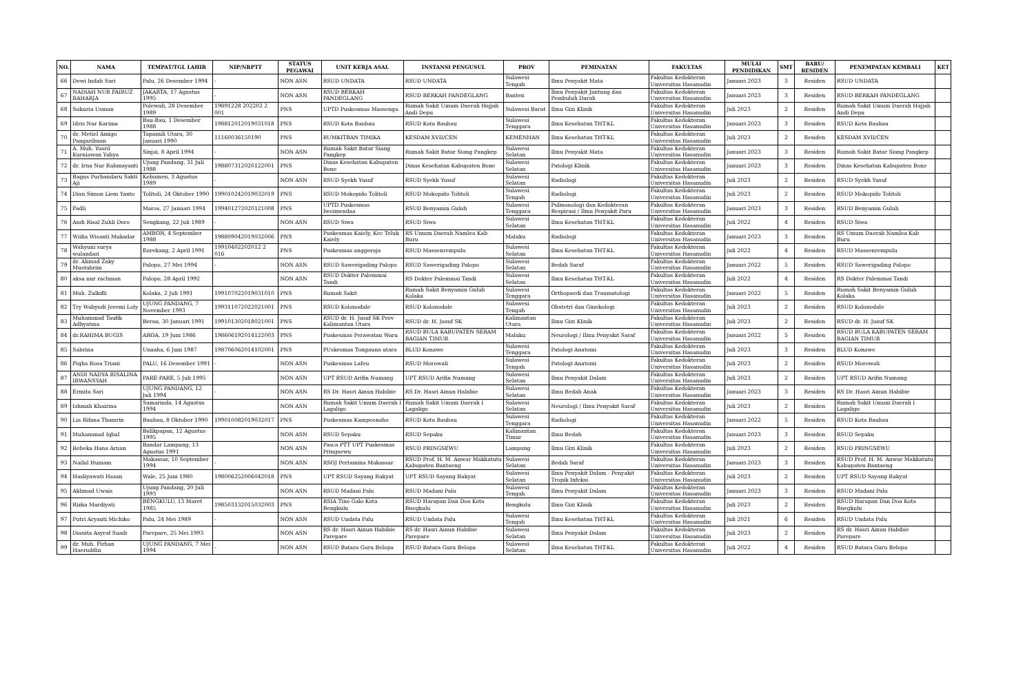| NO. | NAMA | TEMPAT/TGL LAHIR | NIP/NRPTT | STATUS PEGAWAI | UNIT KERJA ASAL | INSTANSI PENGUSUL | PROV | PEMINATAN | FAKULTAS | MULAI PENDIDIKAN | SMT | BARU/ RESIDEN | PENEMPATAN KEMBALI | KET |
| --- | --- | --- | --- | --- | --- | --- | --- | --- | --- | --- | --- | --- | --- | --- |
| 66 | Dewi Indah Sari | Palu, 26 Desember 1994 | - | NON ASN | RSUD UNDATA | RSUD UNDATA | Sulawesi Tengah | Ilmu Penyakit Mata | Fakultas Kedokteran Universitas Hasanudin | Januari 2023 | 3 | Residen | RSUD UNDATA | |
| 67 | NADIAH NUR FAIRUZ RAHARJA | JAKARTA, 17 Agustus 1995 | - | NON ASN | RSUD BERKAH PANDEGLANG | RSUD BERKAH PANDEGLANG | Banten | Ilmu Penyakit Jantung dan Pembuluh Darah | Fakultas Kedokteran Universitas Hasanudin | Januari 2023 | 3 | Residen | RSUD BERKAH PANDEGLANG | |
| 68 | Sukuria Usman | Polewali, 28 Desember 1989 | 19891228 202202 2 001 | PNS | UPTD Puskesmas Massenga | Rumah Sakit Umum Daerah Hajjah Andi Depu | Sulawesi Barat | Ilmu Gizi Klinik | Fakultas Kedokteran Universitas Hasanudin | Juli 2023 | 2 | Residen | Rumah Sakit Umum Daerah Hajjah Andi Depu | |
| 69 | Idris Nur Karima | Bau-Bau, 1 Desember 1988 | 198812012019031018 | PNS | RSUD Kota Baubau | RSUD Kota Baubau | Sulawesi Tenggara | Ilmu Kesehatan THT-KL | Fakultas Kedokteran Universitas Hasanudin | Januari 2023 | 3 | Residen | RSUD Kota Baubau | |
| 70 | dr. Metiel Amigo Pangaribuan | Tapanuli Utara, 30 Januari 1990 | 11160036150190 | PNS | RUMKITBAN TIMIKA | KESDAM XVII/CEN | KEMENHAN | Ilmu Kesehatan THT-KL | Fakultas Kedokteran Universitas Hasanudin | Juli 2023 | 2 | Residen | KESDAM XVII/CEN | |
| 71 | A. Muh. Yusril Kurniawan Yahya | Sinjai, 8 April 1994 | - | NON ASN | Rumah Sakit Batar Siang Pangkep | Rumah Sakit Batar Siang Pangkep | Sulawesi Selatan | Ilmu Penyakit Mata | Fakultas Kedokteran Universitas Hasanudin | Januari 2023 | 3 | Residen | Rumah Sakit Batar Siang Pangkep | |
| 72 | dr. Irna Nur Rahmayanti | Ujung Pandang, 31 Juli 1988 | 198807312020122001 | PNS | Dinas Kesehatan Kabupaten Bone | Dinas Kesehatan Kabupaten Bone | Sulawesi Selatan | Patologi Klinik | Fakultas Kedokteran Universitas Hasanudin | Januari 2023 | 3 | Residen | Dinas Kesehatan Kabupaten Bone | |
| 73 | Bagus Purbandaru Sakti Aji | Kebumen, 3 Agustus 1989 | - | NON ASN | RSUD Syekh Yusuf | RSUD Syekh Yusuf | Sulawesi Selatan | Radiologi | Fakultas Kedokteran Universitas Hasanudin | Juli 2023 | 2 | Residen | RSUD Syekh Yusuf | |
| 74 | Dian Simon Liem Yanto | Tolitoli, 24 Oktober 1990 | 199010242019032019 | PNS | RSUD Mokopido Tolitoli | RSUD Mokopido Tolitoli | Sulawesi Tengah | Radiologi | Fakultas Kedokteran Universitas Hasanudin | Juli 2023 | 2 | Residen | RSUD Mokopido Tolitoli | |
| 75 | Fadli | Maros, 27 Januari 1994 | 199401272020121008 | PNS | UPTD Puskesmas Iwoimendaa | RSUD Benyamin Guluh | Sulawesi Tenggara | Pulmonologi dan Kedokteran Respirasi / Ilmu Penyakit Paru | Fakultas Kedokteran Universitas Hasanudin | Januari 2023 | 3 | Residen | RSUD Benyamin Guluh | |
| 76 | Andi Risal Zuhli Doro | Sengkang, 22 Juli 1989 | - | NON ASN | RSUD Siwa | RSUD Siwa | Sulawesi Selatan | Ilmu Kesehatan THT-KL | Fakultas Kedokteran Universitas Hasanudin | Juli 2022 | 4 | Residen | RSUD Siwa | |
| 77 | Widia Wisanti Mukadar | AMBON, 4 September 1988 | 198809042019032006 | PNS | Puskesmas Kaiely, Kec Teluk Kaiely | RS Umum Daerah Namlea Kab Buru | Maluku | Radiologi | Fakultas Kedokteran Universitas Hasanudin | Januari 2023 | 3 | Residen | RS Umum Daerah Namlea Kab Buru | |
| 78 | Wahyuni surya wulandari | Enrekang, 2 April 1991 | 19910402202012 2 016 | PNS | Puskesmas anggeraja | RSUD Massenrempulu | Sulawesi Selatan | Ilmu Kesehatan THT-KL | Fakultas Kedokteran Universitas Hasanudin | Juli 2022 | 4 | Residen | RSUD Massenrempulu | |
| 79 | dr. Ahmad Zaky Mustahrim | Palopo, 27 Mei 1994 | - | NON ASN | RSUD Sawerigading Palopo | RSUD Sawerigading Palopo | Sulawesi Selatan | Bedah Saraf | Fakultas Kedokteran Universitas Hasanudin | Januari 2022 | 5 | Residen | RSUD Sawerigading Palopo | |
| 80 | aksa nur rachman | Palopo, 28 April 1992 | | NON ASN | RSUD Dokter Palemmai Tandi | RS Dokter Palemmai Tandi | Sulawesi Selatan | Ilmu Kesehatan THT-KL | Fakultas Kedokteran Universitas Hasanudin | Juli 2022 | 4 | Residen | RS Dokter Palemmai Tandi | |
| 81 | Muh. Zulkifli | Kolaka, 2 Juli 1991 | 199107022019031010 | PNS | Rumah Sakit | Rumah Sakit Benyamin Guluh Kolaka | Sulawesi Tenggara | Orthopaedi dan Traumatologi | Fakultas Kedokteran Universitas Hasanudin | Januari 2022 | 5 | Residen | Rumah Sakit Benyamin Guluh Kolaka | |
| 82 | Try Wahyudi Jeremi Loly | UJUNG PANDANG, 7 November 1993 | 199311072022021001 | PNS | RSUD Kolonodale | RSUD Kolonodale | Sulawesi Tengah | Obstetri dan Ginekologi | Fakultas Kedokteran Universitas Hasanudin | Juli 2023 | 2 | Residen | RSUD Kolonodale | |
| 83 | Muhammad Taufik Adhyatma | Berau, 30 Januari 1991 | 199101302018021001 | PNS | RSUD dr. H. Jusuf SK Prov Kalimantan Utara | RSUD dr. H. Jusuf SK | Kalimantan Utara | Ilmu Gizi Klinik | Fakultas Kedokteran Universitas Hasanudin | Juli 2023 | 2 | Residen | RSUD dr. H. Jusuf SK | |
| 84 | dr.RAHIMA BUGIS | AROA, 19 Juni 1986 | 198606192014122003 | PNS | Puskesmas Perawatan Waru | RSUD BULA KABUPATEN SERAM BAGIAN TIMUR | Maluku | Neurologi / Ilmu Penyakit Saraf | Fakultas Kedokteran Universitas Hasanudin | Januari 2022 | 5 | Residen | RSUD BULA KABUPATEN SERAM BAGIAN TIMUR | |
| 85 | Sabrina | Unaaha, 6 Juni 1987 | 198706062014102001 | PNS | PUskesmas Tongauna utara | BLUD Konawe | Sulawesi Tenggara | Patologi Anatomi | Fakultas Kedokteran Universitas Hasanudin | Juli 2023 | 3 | Residen | BLUD Konawe | |
| 86 | Fiqha Rosa Triani | PALU, 16 Desember 1991 | - | NON ASN | Puskesmas Lafeu | RSUD Morowali | Sulawesi Tengah | Patologi Anatomi | Fakultas Kedokteran Universitas Hasanudin | Juli 2023 | 2 | Residen | RSUD Morowali | |
| 87 | ANDI NADYA RISALINA IRWANSYAH | PARE-PARE, 5 Juli 1995 | | NON ASN | UPT RSUD Arifin Numang | UPT RSUD Arifin Numang | Sulawesi Selatan | Ilmu Penyakit Dalam | Fakultas Kedokteran Universitas Hasanudin | Juli 2023 | 2 | Residen | UPT RSUD Arifin Numang | |
| 88 | Ermita Sari | UJUNG PANDANG, 12 Juli 1994 | - | NON ASN | RS Dr. Hasri Ainun Habibie | RS Dr. Hasri Ainun Habibie | Sulawesi Selatan | Ilmu Bedah Anak | Fakultas Kedokteran Universitas Hasanudin | Januari 2023 | 3 | Residen | RS Dr. Hasri Ainun Habibie | |
| 89 | Ishmah Khairina | Samarinda, 14 Agustus 1994 | | NON ASN | Rumah Sakit Umum Daerah I Lagaligo | Rumah Sakit Umum Daerah I Lagaligo | Sulawesi Selatan | Neurologi / Ilmu Penyakit Saraf | Fakultas Kedokteran Universitas Hasanudin | Juli 2023 | 2 | Residen | Rumah Sakit Umum Daerah I Lagaligo | |
| 90 | Lia Rifana Thamrin | Baubau, 8 Oktober 1990 | 199010082019032017 | PNS | Puskesmas Kampeonaho | RSUD Kota Baubau | Sulawesi Tenggara | Radiologi | Fakultas Kedokteran Universitas Hasanudin | Januari 2022 | 5 | Residen | RSUD Kota Baubau | |
| 91 | Muhammad Iqbal | Balikpapan, 12 Agustus 1995 | | NON ASN | RSUD Sepaku | RSUD Sepaku | Kalimantan Timur | Ilmu Bedah | Fakultas Kedokteran Universitas Hasanudin | Januari 2023 | 3 | Residen | RSUD Sepaku | |
| 92 | Rebeka Hana Aruan | Bandar Lampung, 13 Agustus 1991 | | NON ASN | Pasca PTT UPT Puskesmas Pringsewu | RSUD PRINGSEWU | Lampung | Ilmu Gizi Klinik | Fakultas Kedokteran Universitas Hasanudin | Juli 2023 | 2 | Residen | RSUD PRINGSEWU | |
| 93 | Nailul Humam | Makassar, 10 September 1994 | - | NON ASN | RSOJ Pertamina Makassar | RSUD Prof. H. M. Anwar Makkatutu Kabupaten Bantaeng | Sulawesi Selatan | Bedah Saraf | Fakultas Kedokteran Universitas Hasanudin | Januari 2023 | 3 | Residen | RSUD Prof. H. M. Anwar Makkatutu Kabupaten Bantaeng | |
| 94 | Hasliyawati Hasan | Wale, 25 Juni 1980 | 198006252006042018 | PNS | UPT RSUD Sayang Rakyat | UPT RSUD Sayang Rakyat | Sulawesi Selatan | Ilmu Penyakit Dalam - Penyakit Tropik Infeksi | Fakultas Kedokteran Universitas Hasanudin | Juli 2023 | 2 | Residen | UPT RSUD Sayang Rakyat | |
| 95 | Akhmad Uwais | Ujung Pandang, 20 Juli 1993 | | NON ASN | RSUD Madani Palu | RSUD Madani Palu | Sulawesi Tengah | Ilmu Penyakit Dalam | Fakultas Kedokteran Universitas Hasanudin | Januari 2023 | 3 | Residen | RSUD Madani Palu | |
| 96 | Rizka Mardiyati | BENGKULU, 13 Maret 1985 | 198503132015032003 | PNS | RSIA Tino Galo Kota Bengkulu | RSUD Harapan Dan Doa Kota Bnegkulu | Bengkulu | Ilmu Gizi Klinik | Fakultas Kedokteran Universitas Hasanudin | Juli 2023 | 2 | Residen | RSUD Harapan Dan Doa Kota Bnegkulu | |
| 97 | Putri Aryanti Michiko | Palu, 24 Mei 1989 | - | NON ASN | RSUD Undata Palu | RSUD Undata Palu | Sulawesi Tengah | Ilmu Kesehatan THT-KL | Fakultas Kedokteran Universitas Hasanudin | Juli 2021 | 6 | Residen | RSUD Undata Palu | |
| 98 | Dianita Asyraf Suaib | Parepare, 25 Mei 1993 | | NON ASN | RS dr. Hasri Ainun Habibie Parepare | RS dr. Hasri Ainun Habibie Parepare | Sulawesi Selatan | Ilmu Penyakit Dalam | Fakultas Kedokteran Universitas Hasanudin | Juli 2023 | 2 | Residen | RS dr. Hasri Ainun Habibie Parepare | |
| 99 | dr. Muh. Firhan Haeruddin | UJUNG PANDANG, 7 Mei 1994 | - | NON ASN | RSUD Batara Guru Belopa | RSUD Batara Guru Belopa | Sulawesi Selatan | Ilmu Kesehatan THT-KL | Fakultas Kedokteran Universitas Hasanudin | Juli 2022 | 4 | Residen | RSUD Batara Guru Belopa | |